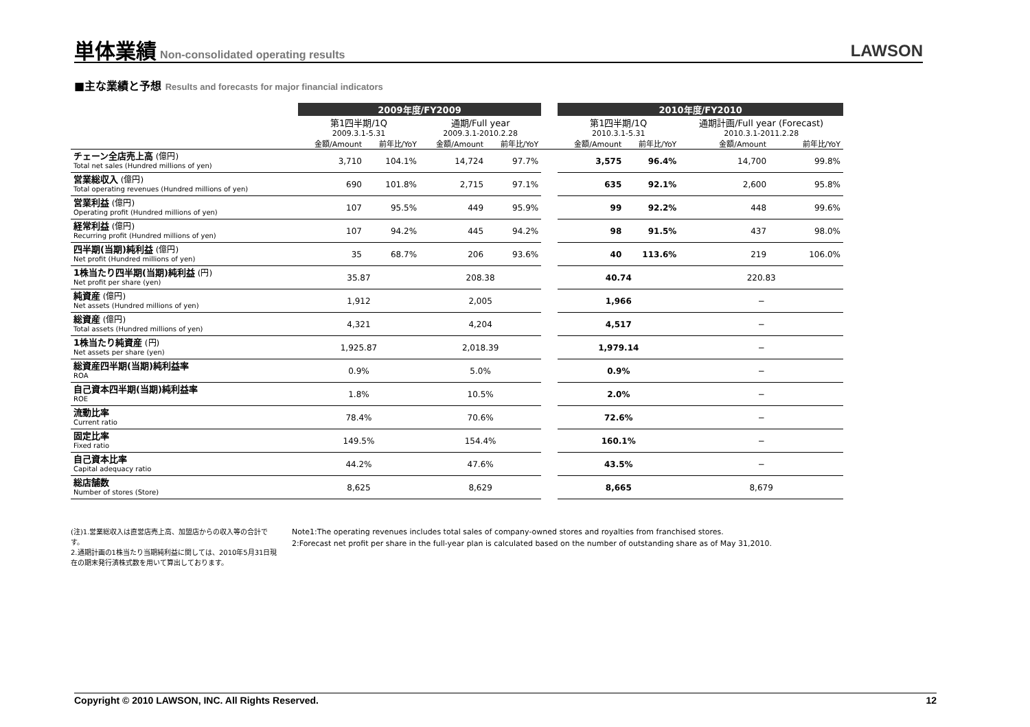単体業績
Non-consolidated operating results
LAWSON
■主な業績と予想 Results and forecasts for major financial indicators
| | 2009年度/FY2009 | | | | | 2010年度/FY2010 | | | |
| --- | --- | --- | --- | --- | --- | --- | --- | --- | --- |
| | 第1四半期/1Q | | 通期/Full year | | | 第1四半期/1Q | | 通期計画/Full year (Forecast) | |
| | 2009.3.1-5.31 | | 2009.3.1-2010.2.28 | | | 2010.3.1-5.31 | | 2010.3.1-2011.2.28 | |
| | 金額/Amount | 前年比/YoY | 金額/Amount | 前年比/YoY | | 金額/Amount | 前年比/YoY | 金額/Amount | 前年比/YoY |
| チェーン全店売上高 (億円) Total net sales (Hundred millions of yen) | 3,710 | 104.1% | 14,724 | 97.7% | | 3,575 | 96.4% | 14,700 | 99.8% |
| 営業総収入 (億円) Total operating revenues (Hundred millions of yen) | 690 | 101.8% | 2,715 | 97.1% | | 635 | 92.1% | 2,600 | 95.8% |
| 営業利益 (億円) Operating profit (Hundred millions of yen) | 107 | 95.5% | 449 | 95.9% | | 99 | 92.2% | 448 | 99.6% |
| 経常利益 (億円) Recurring profit (Hundred millions of yen) | 107 | 94.2% | 445 | 94.2% | | 98 | 91.5% | 437 | 98.0% |
| 四半期(当期)純利益 (億円) Net profit (Hundred millions of yen) | 35 | 68.7% | 206 | 93.6% | | 40 | 113.6% | 219 | 106.0% |
| 1株当たり四半期(当期)純利益 (円) Net profit per share (yen) | 35.87 | | 208.38 | | | 40.74 | | 220.83 | |
| 純資産 (億円) Net assets (Hundred millions of yen) | 1,912 | | 2,005 | | | 1,966 | | − | |
| 総資産 (億円) Total assets (Hundred millions of yen) | 4,321 | | 4,204 | | | 4,517 | | − | |
| 1株当たり純資産 (円) Net assets per share (yen) | 1,925.87 | | 2,018.39 | | | 1,979.14 | | − | |
| 総資産四半期(当期)純利益率 ROA | 0.9% | | 5.0% | | | 0.9% | | − | |
| 自己資本四半期(当期)純利益率 ROE | 1.8% | | 10.5% | | | 2.0% | | − | |
| 流動比率 Current ratio | 78.4% | | 70.6% | | | 72.6% | | − | |
| 固定比率 Fixed ratio | 149.5% | | 154.4% | | | 160.1% | | − | |
| 自己資本比率 Capital adequacy ratio | 44.2% | | 47.6% | | | 43.5% | | − | |
| 総店舗数 Number of stores (Store) | 8,625 | | 8,629 | | | 8,665 | | 8,679 | |
(注)1.営業総収入は直営店売上高、加盟店からの収入等の合計です。
2.通期計画の1株当たり当期純利益に関しては、2010年5月31日現在の期末発行済株式数を用いて算出しております。
Note1:The operating revenues includes total sales of company-owned stores and royalties from franchised stores.
2:Forecast net profit per share in the full-year plan is calculated based on the number of outstanding share as of May 31,2010.
Copyright © 2010 LAWSON, INC. All Rights Reserved. 12